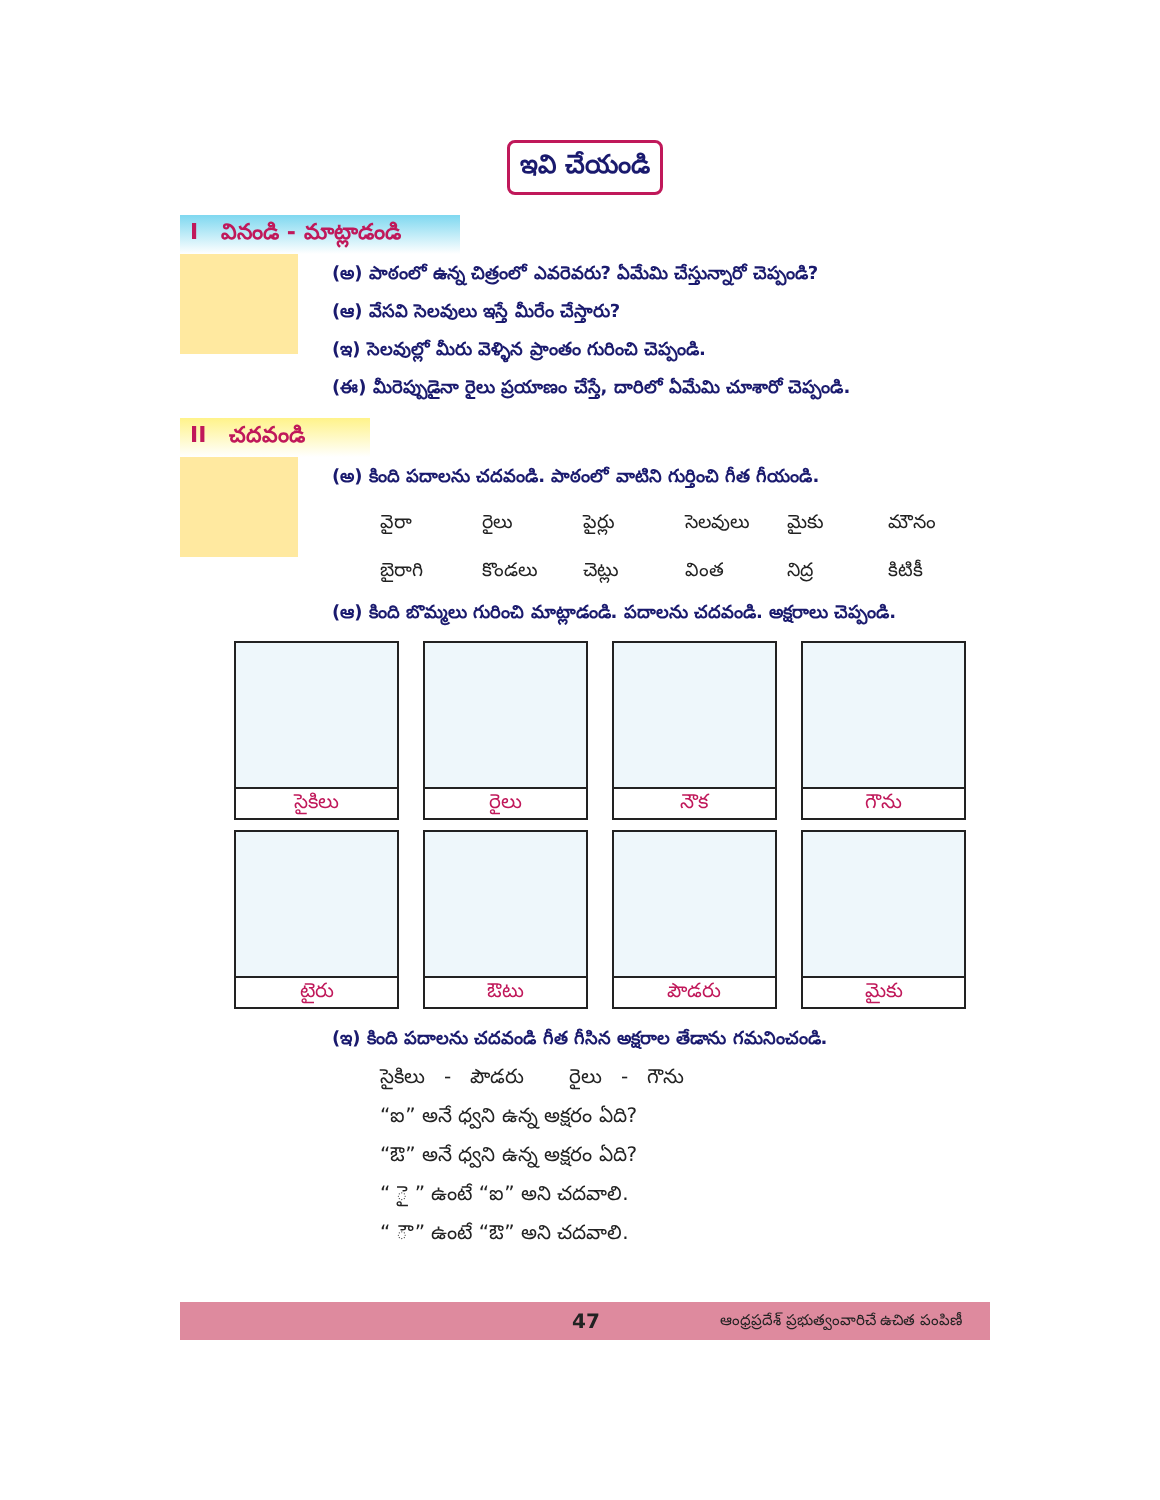ఇవి చేయండి
I వినండి - మాట్లాడండి
(అ) పాఠంలో ఉన్న చిత్రంలో ఎవరెవరు? ఏమేమి చేస్తున్నారో చెప్పండి?
(ఆ) వేసవి సెలవులు ఇస్తే మీరేం చేస్తారు?
(ఇ) సెలవుల్లో మీరు వెళ్ళిన ప్రాంతం గురించి చెప్పండి.
(ఈ) మీరెప్పుడైనా రైలు ప్రయాణం చేస్తే, దారిలో ఏమేమి చూశారో చెప్పండి.
II చదవండి
(అ) కింది పదాలను చదవండి. పాఠంలో వాటిని గుర్తించి గీత గీయండి.
వైరా రైలు పైర్లు సెలవులు మైకు మౌనం బైరాగి కొండలు చెట్లు వింత నిద్ర కిటికీ
(ఆ) కింది బొమ్మలు గురించి మాట్లాడండి. పదాలను చదవండి. అక్షరాలు చెప్పండి.
| సైకిలు | రైలు | నౌక | గౌను |
| టైరు | ఔటు | పౌడరు | మైకు |
(ఇ) కింది పదాలను చదవండి గీత గీసిన అక్షరాల తేడాను గమనించండి.
సైకిలు - పౌడరు రైలు - గౌను
“ఐ” అనే ధ్వని ఉన్న అక్షరం ఏది?
“ఔ” అనే ధ్వని ఉన్న అక్షరం ఏది?
“ ై ” ఉంటే “ఐ” అని చదవాలి.
“ ౌ ” ఉంటే “ఔ” అని చదవాలి.
47 ఆంధ్రప్రదేశ్ ప్రభుత్వంవారిచే ఉచిత పంపిణీ